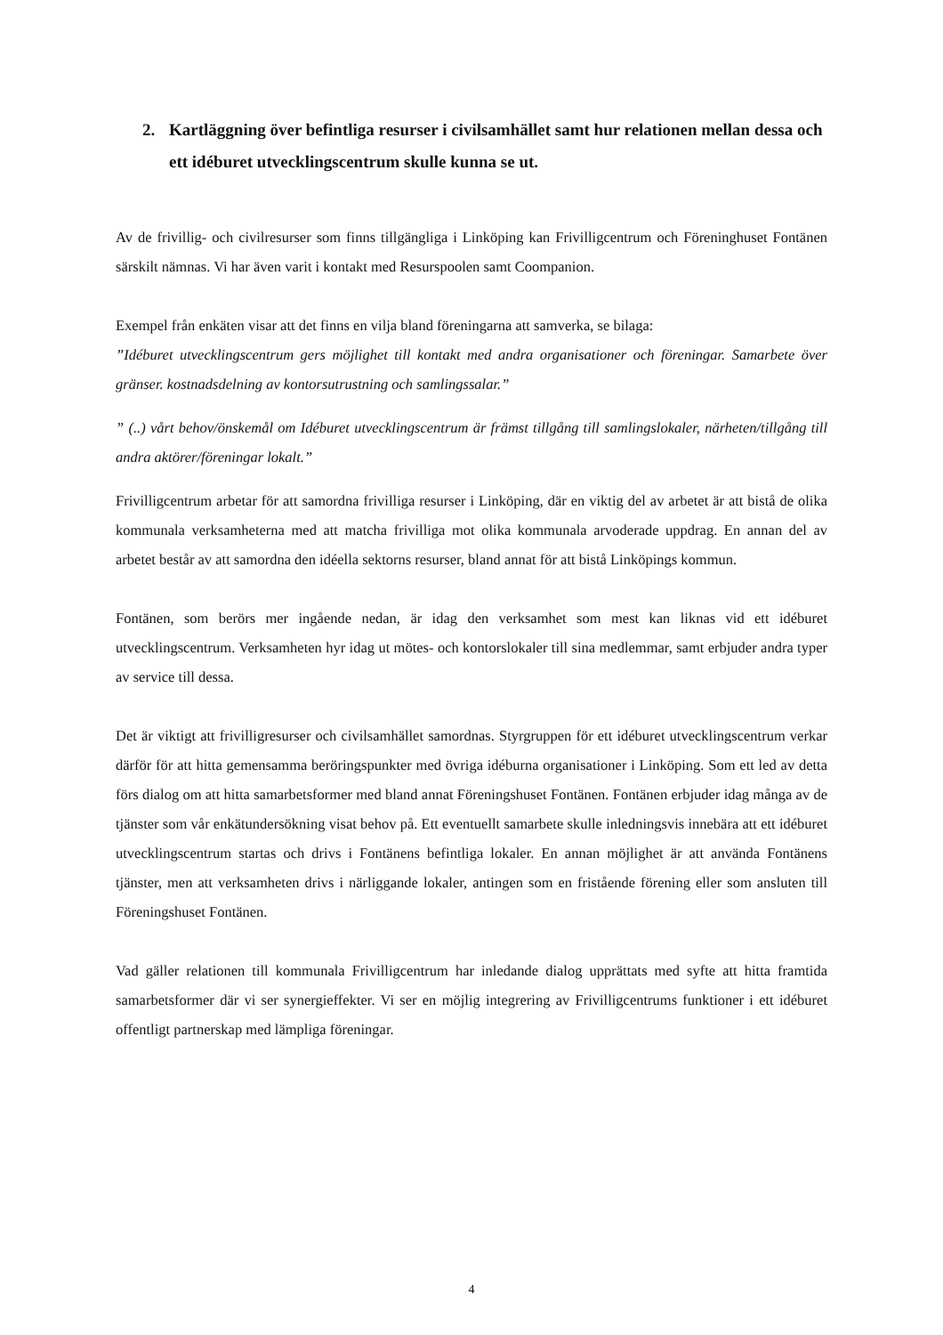2. Kartläggning över befintliga resurser i civilsamhället samt hur relationen mellan dessa och ett idéburet utvecklingscentrum skulle kunna se ut.
Av de frivillig- och civilresurser som finns tillgängliga i Linköping kan Frivilligcentrum och Föreninghuset Fontänen särskilt nämnas. Vi har även varit i kontakt med Resurspoolen samt Coompanion.
Exempel från enkäten visar att det finns en vilja bland föreningarna att samverka, se bilaga:
”Idéburet utvecklingscentrum gers möjlighet till kontakt med andra organisationer och föreningar. Samarbete över gränser. kostnadsdelning av kontorsutrustning och samlingssalar.”
” (..) vårt behov/önskemål om Idéburet utvecklingscentrum är främst tillgång till samlingslokaler, närheten/tillgång till andra aktörer/föreningar lokalt.”
Frivilligcentrum arbetar för att samordna frivilliga resurser i Linköping, där en viktig del av arbetet är att bistå de olika kommunala verksamheterna med att matcha frivilliga mot olika kommunala arvoderade uppdrag. En annan del av arbetet består av att samordna den idéella sektorns resurser, bland annat för att bistå Linköpings kommun.
Fontänen, som berörs mer ingående nedan, är idag den verksamhet som mest kan liknas vid ett idéburet utvecklingscentrum. Verksamheten hyr idag ut mötes- och kontorslokaler till sina medlemmar, samt erbjuder andra typer av service till dessa.
Det är viktigt att frivilligresurser och civilsamhället samordnas. Styrgruppen för ett idéburet utvecklingscentrum verkar därför för att hitta gemensamma beröringspunkter med övriga idéburna organisationer i Linköping. Som ett led av detta förs dialog om att hitta samarbetsformer med bland annat Föreningshuset Fontänen. Fontänen erbjuder idag många av de tjänster som vår enkätundersökning visat behov på. Ett eventuellt samarbete skulle inledningsvis innebära att ett idéburet utvecklingscentrum startas och drivs i Fontänens befintliga lokaler. En annan möjlighet är att använda Fontänens tjänster, men att verksamheten drivs i närliggande lokaler, antingen som en fristående förening eller som ansluten till Föreningshuset Fontänen.
Vad gäller relationen till kommunala Frivilligcentrum har inledande dialog upprättats med syfte att hitta framtida samarbetsformer där vi ser synergieffekter. Vi ser en möjlig integrering av Frivilligcentrums funktioner i ett idéburet offentligt partnerskap med lämpliga föreningar.
4